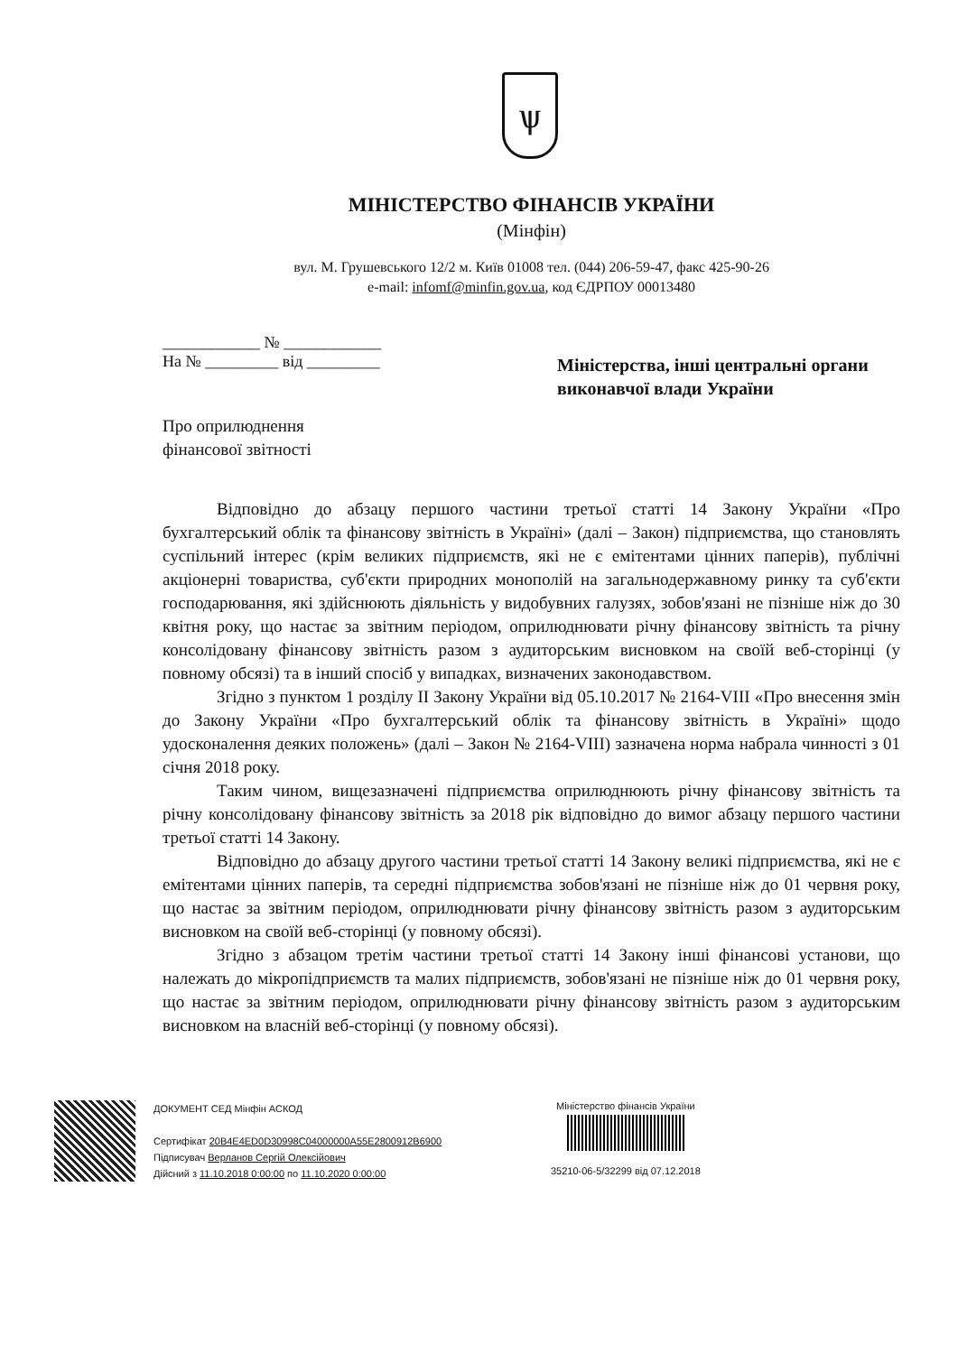ѱ
МІНІСТЕРСТВО ФІНАНСІВ УКРАЇНИ
(Мінфін)
вул. М. Грушевського 12/2 м. Київ 01008 тел. (044) 206-59-47, факс 425-90-26
e-mail: infomf@minfin.gov.ua, код ЄДРПОУ 00013480
____________ № ____________
На № _________ від _________
Міністерства, інші центральні органи виконавчої влади України
Про оприлюднення
фінансової звітності
Відповідно до абзацу першого частини третьої статті 14 Закону України «Про бухгалтерський облік та фінансову звітність в Україні» (далі – Закон) підприємства, що становлять суспільний інтерес (крім великих підприємств, які не є емітентами цінних паперів), публічні акціонерні товариства, суб'єкти природних монополій на загальнодержавному ринку та суб'єкти господарювання, які здійснюють діяльність у видобувних галузях, зобов'язані не пізніше ніж до 30 квітня року, що настає за звітним періодом, оприлюднювати річну фінансову звітність та річну консолідовану фінансову звітність разом з аудиторським висновком на своїй веб-сторінці (у повному обсязі) та в інший спосіб у випадках, визначених законодавством.
Згідно з пунктом 1 розділу II Закону України від 05.10.2017 № 2164-VIII «Про внесення змін до Закону України «Про бухгалтерський облік та фінансову звітність в Україні» щодо удосконалення деяких положень» (далі – Закон № 2164-VIII) зазначена норма набрала чинності з 01 січня 2018 року.
Таким чином, вищезазначені підприємства оприлюднюють річну фінансову звітність та річну консолідовану фінансову звітність за 2018 рік відповідно до вимог абзацу першого частини третьої статті 14 Закону.
Відповідно до абзацу другого частини третьої статті 14 Закону великі підприємства, які не є емітентами цінних паперів, та середні підприємства зобов'язані не пізніше ніж до 01 червня року, що настає за звітним періодом, оприлюднювати річну фінансову звітність разом з аудиторським висновком на своїй веб-сторінці (у повному обсязі).
Згідно з абзацом третім частини третьої статті 14 Закону інші фінансові установи, що належать до мікропідприємств та малих підприємств, зобов'язані не пізніше ніж до 01 червня року, що настає за звітним періодом, оприлюднювати річну фінансову звітність разом з аудиторським висновком на власній веб-сторінці (у повному обсязі).
ДОКУМЕНТ СЕД Мінфін АСКОД
Сертифікат 20B4E4ED0D30998C04000000A55E2800912B6900
Підписувач Верланов Сергій Олексійович
Дійсний з 11.10.2018 0:00:00 по 11.10.2020 0:00:00
Міністерство фінансів України
35210-06-5/32299 від 07.12.2018